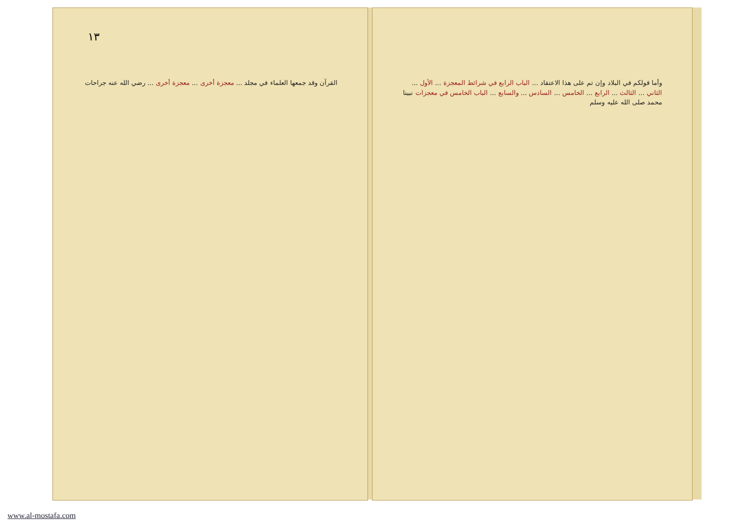١٣
القرآن وقد جمعها العلماء في مجلد ... معجزة أخرى ... معجزة أخرى ... رضي الله عنه جراحات
وأما قولكم في البلاد وإن تم على هذا الاعتقاد ... الباب الرابع في شرائط المعجزة ... الأول ... الثاني ... الثالث ... الرابع ... الخامس ... السادس ... والسابع ... الباب الخامس في معجزات نبينا محمد صلى الله عليه وسلم
www.al-mostafa.com